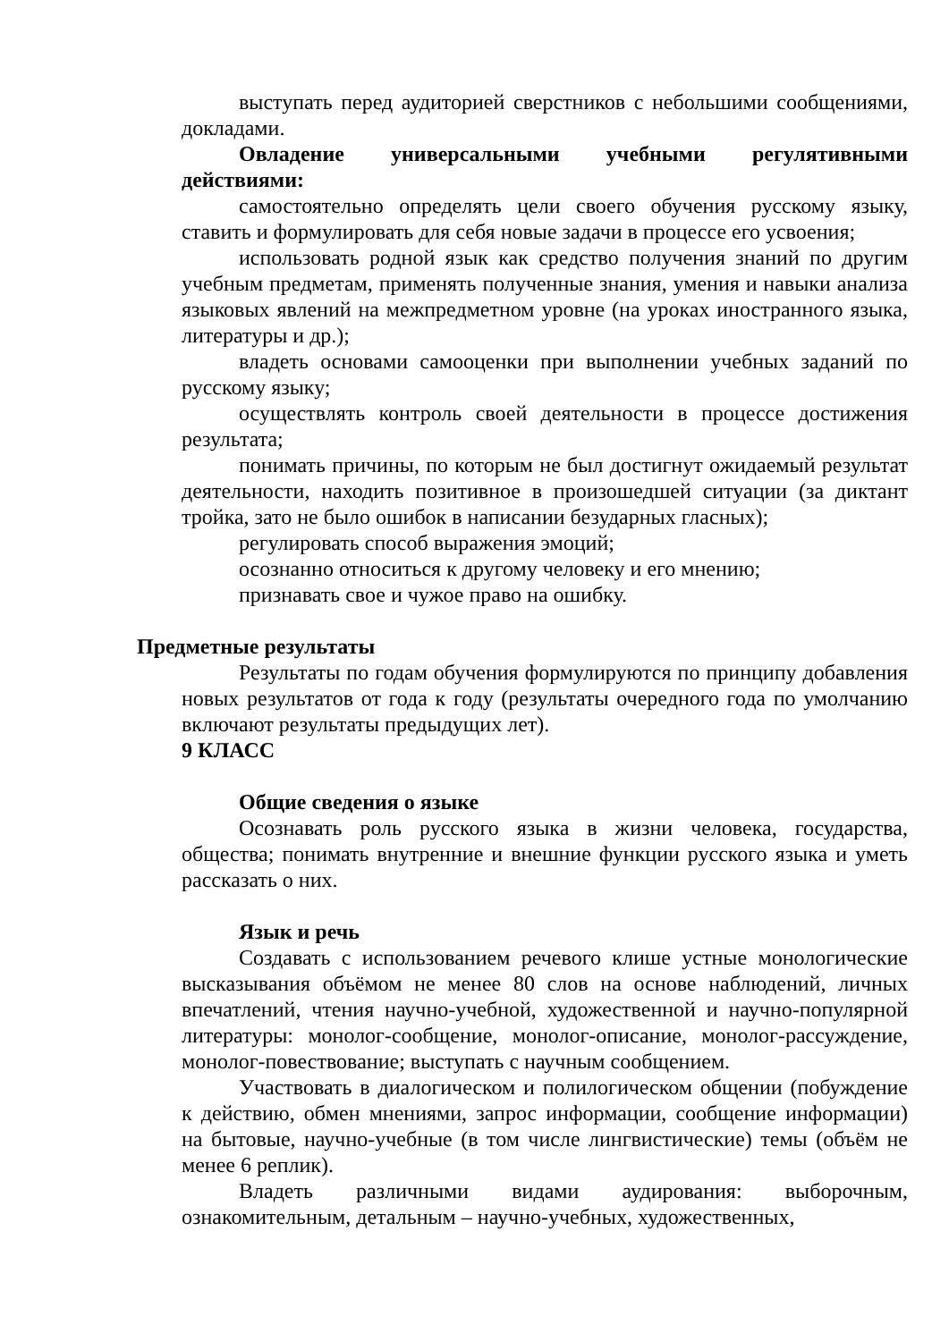выступать перед аудиторией сверстников с небольшими сообщениями, докладами.
Овладение универсальными учебными регулятивными действиями:
самостоятельно определять цели своего обучения русскому языку, ставить и формулировать для себя новые задачи в процессе его усвоения;
использовать родной язык как средство получения знаний по другим учебным предметам, применять полученные знания, умения и навыки анализа языковых явлений на межпредметном уровне (на уроках иностранного языка, литературы и др.);
владеть основами самооценки при выполнении учебных заданий по русскому языку;
осуществлять контроль своей деятельности в процессе достижения результата;
понимать причины, по которым не был достигнут ожидаемый результат деятельности, находить позитивное в произошедшей ситуации (за диктант тройка, зато не было ошибок в написании безударных гласных);
регулировать способ выражения эмоций;
осознанно относиться к другому человеку и его мнению;
признавать свое и чужое право на ошибку.
Предметные результаты
Результаты по годам обучения формулируются по принципу добавления новых результатов от года к году (результаты очередного года по умолчанию включают результаты предыдущих лет).
9 КЛАСС
Общие сведения о языке
Осознавать роль русского языка в жизни человека, государства, общества; понимать внутренние и внешние функции русского языка и уметь рассказать о них.
Язык и речь
Создавать с использованием речевого клише устные монологические высказывания объёмом не менее 80 слов на основе наблюдений, личных впечатлений, чтения научно-учебной, художественной и научно-популярной литературы: монолог-сообщение, монолог-описание, монолог-рассуждение, монолог-повествование; выступать с научным сообщением.
Участвовать в диалогическом и полилогическом общении (побуждение к действию, обмен мнениями, запрос информации, сообщение информации) на бытовые, научно-учебные (в том числе лингвистические) темы (объём не менее 6 реплик).
Владеть различными видами аудирования: выборочным, ознакомительным, детальным – научно-учебных, художественных,